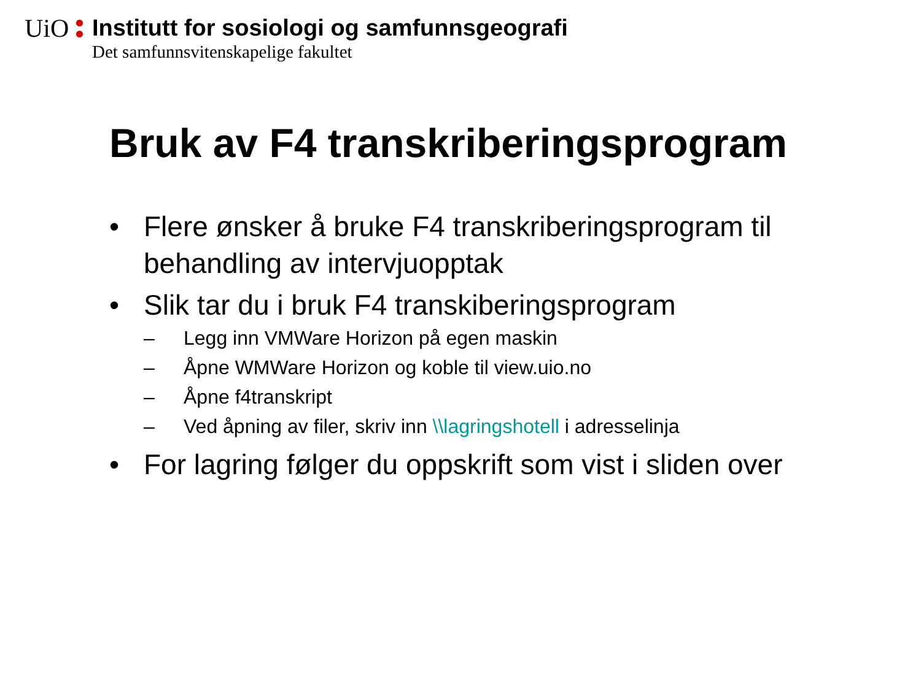UiO
Institutt for sosiologi og samfunnsgeografi
Det samfunnsvitenskapelige fakultet
Bruk av F4 transkriberingsprogram
• Flere ønsker å bruke F4 transkriberingsprogram til behandling av intervjuopptak
• Slik tar du i bruk F4 transkiberingsprogram
– Legg inn VMWare Horizon på egen maskin
– Åpne WMWare Horizon og koble til view.uio.no
– Åpne f4transkript
– Ved åpning av filer, skriv inn \\lagringshotell i adresselinja
• For lagring følger du oppskrift som vist i sliden over